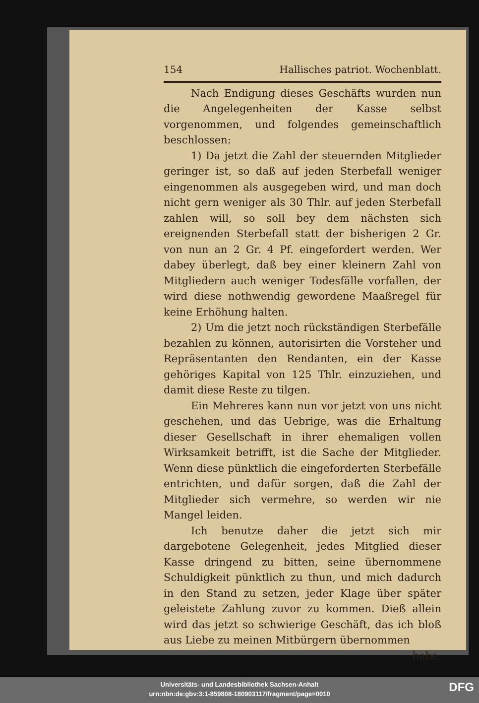154 Hallisches patriot. Wochenblatt.
Nach Endigung dieses Geschäfts wurden nun die Angelegenheiten der Kasse selbst vorgenommen, und folgendes gemeinschaftlich beschlossen:
1) Da jetzt die Zahl der steuernden Mitglieder geringer ist, so daß auf jeden Sterbefall weniger eingenommen als ausgegeben wird, und man doch nicht gern weniger als 30 Thlr. auf jeden Sterbefall zahlen will, so soll bey dem nächsten sich ereignenden Sterbefall statt der bisherigen 2 Gr. von nun an 2 Gr. 4 Pf. eingefordert werden. Wer dabey überlegt, daß bey einer kleinern Zahl von Mitgliedern auch weniger Todesfälle vorfallen, der wird diese nothwendig gewordene Maaßregel für keine Erhöhung halten.
2) Um die jetzt noch rückständigen Sterbefälle bezahlen zu können, autorisirten die Vorsteher und Repräsentanten den Rendanten, ein der Kasse gehöriges Kapital von 125 Thlr. einzuziehen, und damit diese Reste zu tilgen.
Ein Mehreres kann nun vor jetzt von uns nicht geschehen, und das Uebrige, was die Erhaltung dieser Gesellschaft in ihrer ehemaligen vollen Wirksamkeit betrifft, ist die Sache der Mitglieder. Wenn diese pünktlich die eingeforderten Sterbefälle entrichten, und dafür sorgen, daß die Zahl der Mitglieder sich vermehre, so werden wir nie Mangel leiden.
Ich benutze daher die jetzt sich mir dargebotene Gelegenheit, jedes Mitglied dieser Kasse dringend zu bitten, seine übernommene Schuldigkeit pünktlich zu thun, und mich dadurch in den Stand zu setzen, jeder Klage über später geleistete Zahlung zuvor zu kommen. Dieß allein wird das jetzt so schwierige Geschäft, das ich bloß aus Liebe zu meinen Mitbürgern übernommen
habe,
Universitäts- und Landesbibliothek Sachsen-Anhalt
urn:nbn:de:gbv:3:1-859808-180903117/fragment/page=0010
DFG